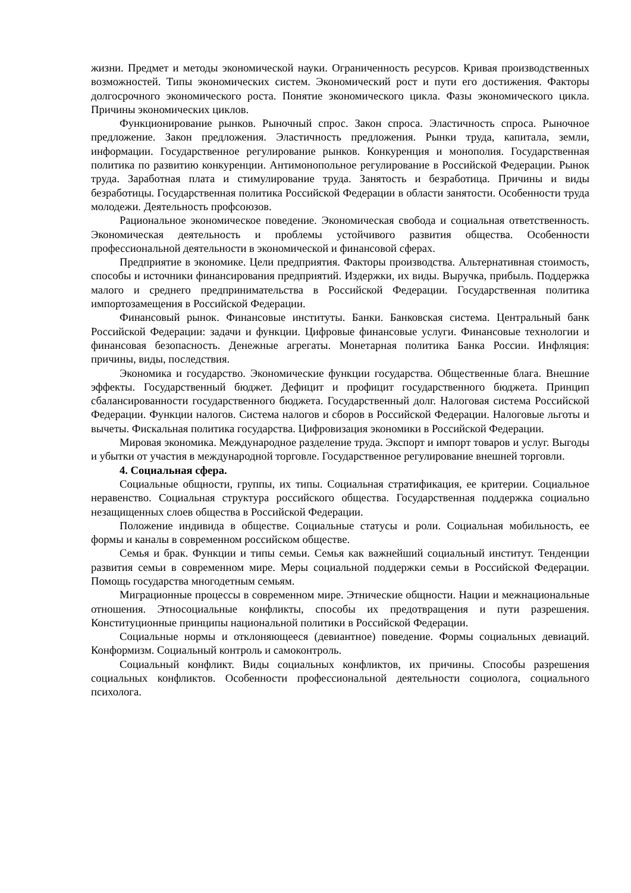жизни. Предмет и методы экономической науки. Ограниченность ресурсов. Кривая производственных возможностей. Типы экономических систем. Экономический рост и пути его достижения. Факторы долгосрочного экономического роста. Понятие экономического цикла. Фазы экономического цикла. Причины экономических циклов.
Функционирование рынков. Рыночный спрос. Закон спроса. Эластичность спроса. Рыночное предложение. Закон предложения. Эластичность предложения. Рынки труда, капитала, земли, информации. Государственное регулирование рынков. Конкуренция и монополия. Государственная политика по развитию конкуренции. Антимонопольное регулирование в Российской Федерации. Рынок труда. Заработная плата и стимулирование труда. Занятость и безработица. Причины и виды безработицы. Государственная политика Российской Федерации в области занятости. Особенности труда молодежи. Деятельность профсоюзов.
Рациональное экономическое поведение. Экономическая свобода и социальная ответственность. Экономическая деятельность и проблемы устойчивого развития общества. Особенности профессиональной деятельности в экономической и финансовой сферах.
Предприятие в экономике. Цели предприятия. Факторы производства. Альтернативная стоимость, способы и источники финансирования предприятий. Издержки, их виды. Выручка, прибыль. Поддержка малого и среднего предпринимательства в Российской Федерации. Государственная политика импортозамещения в Российской Федерации.
Финансовый рынок. Финансовые институты. Банки. Банковская система. Центральный банк Российской Федерации: задачи и функции. Цифровые финансовые услуги. Финансовые технологии и финансовая безопасность. Денежные агрегаты. Монетарная политика Банка России. Инфляция: причины, виды, последствия.
Экономика и государство. Экономические функции государства. Общественные блага. Внешние эффекты. Государственный бюджет. Дефицит и профицит государственного бюджета. Принцип сбалансированности государственного бюджета. Государственный долг. Налоговая система Российской Федерации. Функции налогов. Система налогов и сборов в Российской Федерации. Налоговые льготы и вычеты. Фискальная политика государства. Цифровизация экономики в Российской Федерации.
Мировая экономика. Международное разделение труда. Экспорт и импорт товаров и услуг. Выгоды и убытки от участия в международной торговле. Государственное регулирование внешней торговли.
4. Социальная сфера.
Социальные общности, группы, их типы. Социальная стратификация, ее критерии. Социальное неравенство. Социальная структура российского общества. Государственная поддержка социально незащищенных слоев общества в Российской Федерации.
Положение индивида в обществе. Социальные статусы и роли. Социальная мобильность, ее формы и каналы в современном российском обществе.
Семья и брак. Функции и типы семьи. Семья как важнейший социальный институт. Тенденции развития семьи в современном мире. Меры социальной поддержки семьи в Российской Федерации. Помощь государства многодетным семьям.
Миграционные процессы в современном мире. Этнические общности. Нации и межнациональные отношения. Этносоциальные конфликты, способы их предотвращения и пути разрешения. Конституционные принципы национальной политики в Российской Федерации.
Социальные нормы и отклоняющееся (девиантное) поведение. Формы социальных девиаций. Конформизм. Социальный контроль и самоконтроль.
Социальный конфликт. Виды социальных конфликтов, их причины. Способы разрешения социальных конфликтов. Особенности профессиональной деятельности социолога, социального психолога.